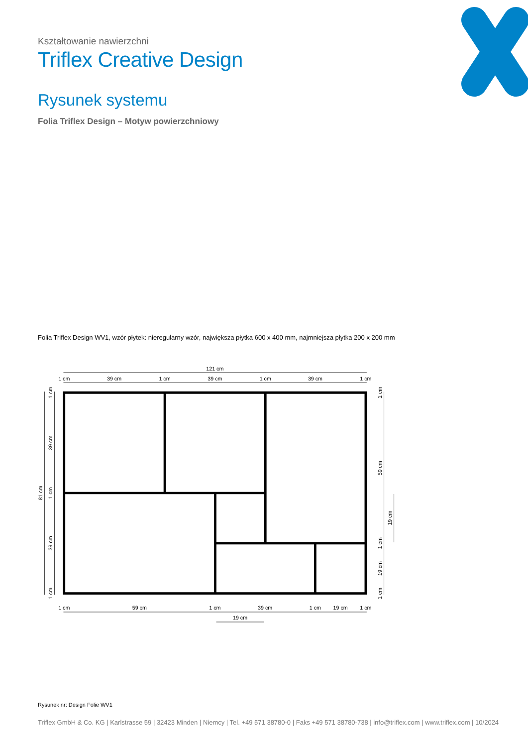Kształtowanie nawierzchni
Triflex Creative Design
Rysunek systemu
Folia Triflex Design – Motyw powierzchniowy
Folia Triflex Design WV1, wzór płytek: nieregularny wzór, największa płytka 600 x 400 mm, najmniejsza płytka 200 x 200 mm
121 cm
1 cm
39 cm
1 cm
39 cm
1 cm
39 cm
1 cm
1 cm
59 cm
1 cm
39 cm
1 cm
19 cm
1 cm
19 cm
81 cm
1 cm
39 cm
1 cm
39 cm
1 cm
1 cm
59 cm
19 cm
1 cm
19 cm
1 cm
Rysunek nr: Design Folie WV1
Triflex GmbH & Co. KG | Karlstrasse 59 | 32423 Minden | Niemcy | Tel. +49 571 38780-0 | Faks +49 571 38780-738 | info@triflex.com | www.triflex.com | 10/2024